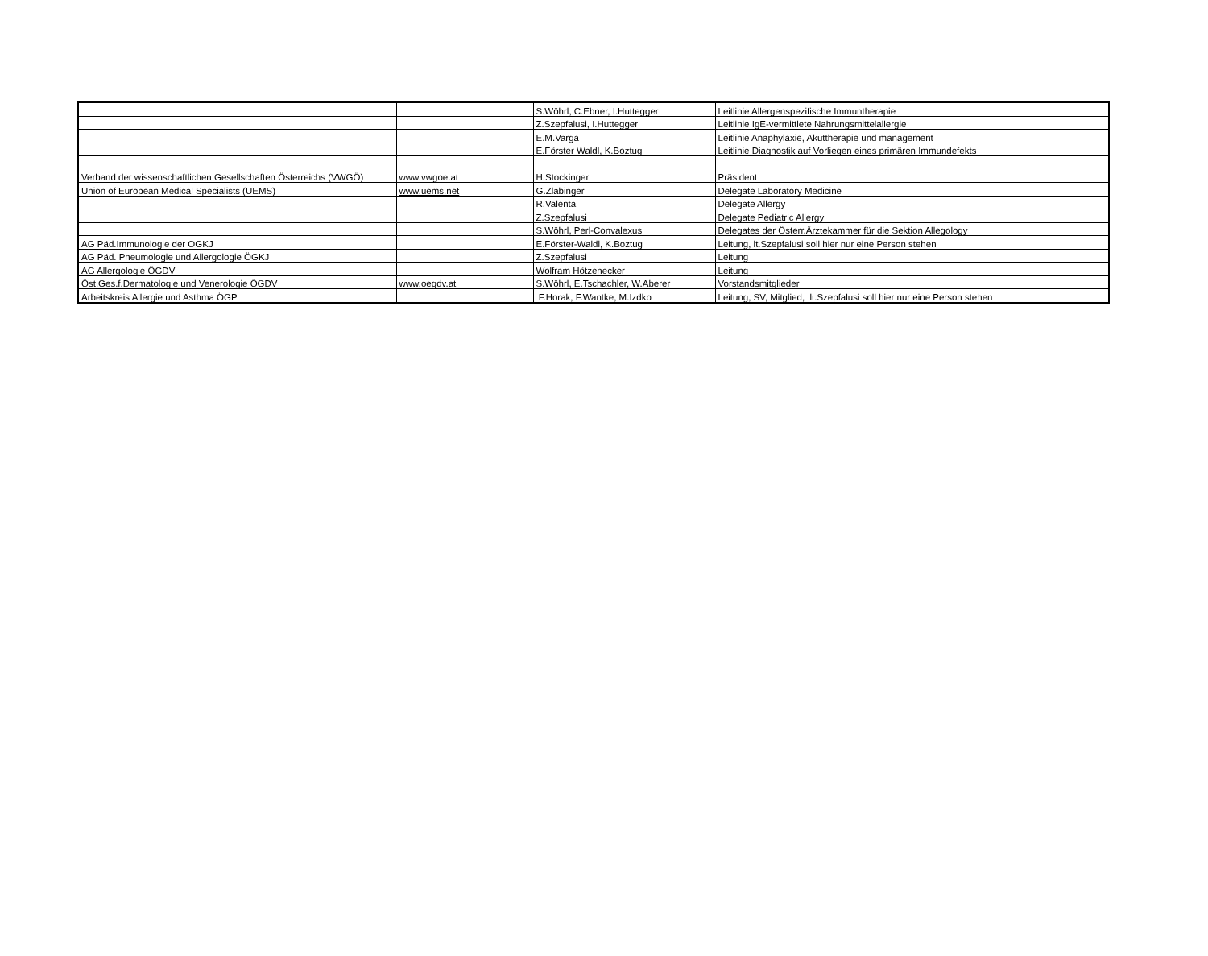| | | S.Wöhrl, C.Ebner, I.Huttegger | Leitlinie Allergenspezifische Immuntherapie |
| | | Z.Szepfalusi, I.Huttegger | Leitlinie IgE-vermittlete Nahrungsmittelallergie |
| | | E.M.Varga | Leitlinie Anaphylaxie, Akuttherapie und management |
| | | E.Förster Waldl, K.Boztug | Leitlinie Diagnostik auf Vorliegen eines primären Immundefekts |
| Verband der wissenschaftlichen Gesellschaften Österreichs (VWGÖ) | www.vwgoe.at | H.Stockinger | Präsident |
| Union of European Medical Specialists (UEMS) | www.uems.net | G.Zlabinger | Delegate Laboratory Medicine |
| | | R.Valenta | Delegate Allergy |
| | | Z.Szepfalusi | Delegate Pediatric Allergy |
| | | S.Wöhrl, Perl-Convalexus | Delegates der Österr.Ärztekammer für die Sektion Allegology |
| AG Päd.Immunologie der OGKJ | | E.Förster-Waldl, K.Boztug | Leitung, lt.Szepfalusi soll hier nur eine Person stehen |
| AG Päd. Pneumologie und Allergologie ÖGKJ | | Z.Szepfalusi | Leitung |
| AG Allergologie ÖGDV | | Wolfram Hötzenecker | Leitung |
| Öst.Ges.f.Dermatologie und Venerologie ÖGDV | www.oegdv.at | S.Wöhrl, E.Tschachler, W.Aberer | Vorstandsmitglieder |
| Arbeitskreis Allergie und Asthma ÖGP | | F.Horak, F.Wantke, M.Izdko | Leitung, SV, Mitglied, lt.Szepfalusi soll hier nur eine Person stehen |